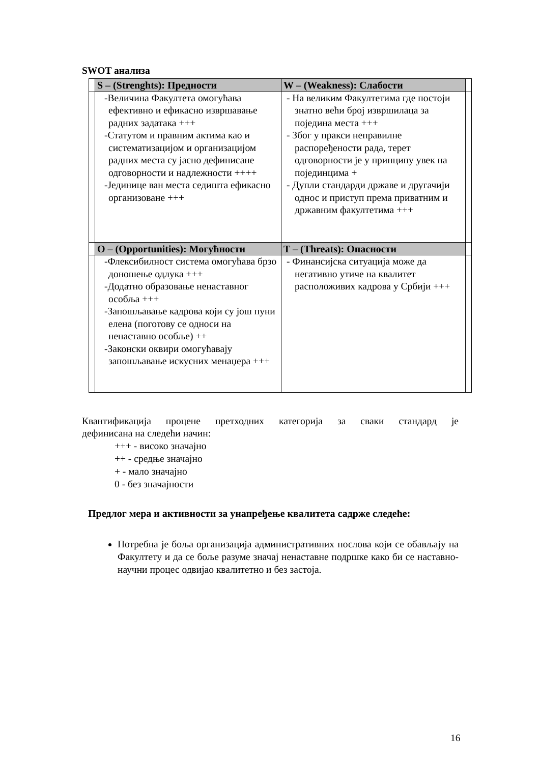SWOT анализа
| | S – (Strenghts): Предности | W – (Weakness): Слабости | |
| | -Величина Факултета омогућава ефективно и ефикасно извршавање радних задатака +++ -Статутом и правним актима као и систематизацијом и организацијом радних места су јасно дефинисане одговорности и надлежности ++++ -Јединице ван места седишта ефикасно организоване +++ | - На великим Факултетима где постоји знатно већи број извршилаца за поједина места +++ - Због у пракси неправилне распоређености рада, терет одговорности је у принципу увек на појединцима + - Дупли стандарди државе и другачији однос и приступ према приватним и државним факултетима +++ | |
| | O – (Opportunities): Могућности | T – (Threats): Опасности | |
| | -Флексибилност система омогућава брзо доношење одлука +++ -Додатно образовање ненаставног особља +++ -Запошљавање кадрова који су још пуни елена (поготову се односи на ненаставно особље) ++ -Законски оквири омогућавају запошљавање искусних менаџера +++ | - Финансијска ситуација може да негативно утиче на квалитет расположивих кадрова у Србији +++ | |
Квантификација процене претходних категорија за сваки стандард је
дефинисана на следећи начин:
+++ - високо значајно
++ - средње значајно
+ - мало значајно
0 - без значајности
Предлог мера и активности за унапређење квалитета садрже следеће:
Потребна је боља организација административних послова који се обављају на Факултету и да се боље разуме значај ненаставне подршке како би се наставно-научни процес одвијао квалитетно и без застоја.
16